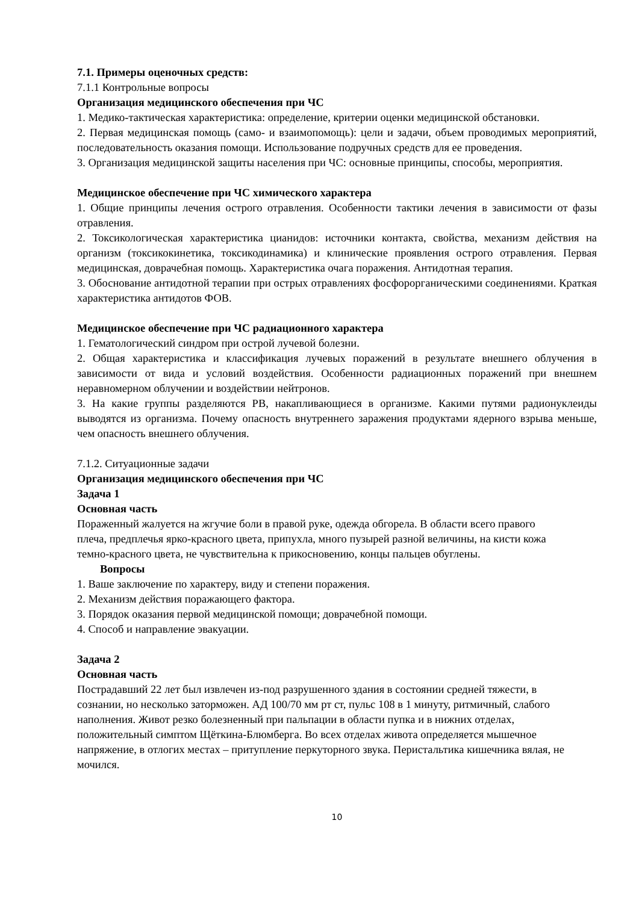7.1. Примеры оценочных средств:
7.1.1 Контрольные вопросы
Организация медицинского обеспечения при ЧС
1. Медико-тактическая характеристика: определение, критерии оценки медицинской обстановки.
2. Первая медицинская помощь (само- и взаимопомощь): цели и задачи, объем проводимых мероприятий, последовательность оказания помощи. Использование подручных средств для ее проведения.
3. Организация медицинской защиты населения при ЧС: основные принципы, способы, мероприятия.
Медицинское обеспечение при ЧС химического характера
1. Общие принципы лечения острого отравления. Особенности тактики лечения в зависимости от фазы отравления.
2. Токсикологическая характеристика цианидов: источники контакта, свойства, механизм действия на организм (токсикокинетика, токсикодинамика) и клинические проявления острого отравления. Первая медицинская, доврачебная помощь. Характеристика очага поражения. Антидотная терапия.
3. Обоснование антидотной терапии при острых отравлениях фосфорорганическими соединениями. Краткая характеристика антидотов ФОВ.
Медицинское обеспечение при ЧС радиационного характера
1. Гематологический синдром при острой лучевой болезни.
2. Общая характеристика и классификация лучевых поражений в результате внешнего облучения в зависимости от вида и условий воздействия. Особенности радиационных поражений при внешнем неравномерном облучении и воздействии нейтронов.
3. На какие группы разделяются РВ, накапливающиеся в организме. Какими путями радионуклеиды выводятся из организма. Почему опасность внутреннего заражения продуктами ядерного взрыва меньше, чем опасность внешнего облучения.
7.1.2. Ситуационные задачи
Организация медицинского обеспечения при ЧС
Задача 1
Основная часть
Пораженный жалуется на жгучие боли в правой руке, одежда обгорела. В области всего правого плеча, предплечья ярко-красного цвета, припухла, много пузырей разной величины, на кисти кожа темно-красного цвета, не чувствительна к прикосновению, концы пальцев обуглены.
Вопросы
1. Ваше заключение по характеру, виду и степени поражения.
2. Механизм действия поражающего фактора.
3. Порядок оказания первой медицинской помощи; доврачебной помощи.
4. Способ и направление эвакуации.
Задача 2
Основная часть
Пострадавший 22 лет был извлечен из-под разрушенного здания в состоянии средней тяжести, в сознании, но несколько заторможен. АД 100/70 мм рт ст, пульс 108 в 1 минуту, ритмичный, слабого наполнения. Живот резко болезненный при пальпации в области пупка и в нижних отделах, положительный симптом Щёткина-Блюмберга. Во всех отделах живота определяется мышечное напряжение, в отлогих местах – притупление перкуторного звука. Перистальтика кишечника вялая, не мочился.
10